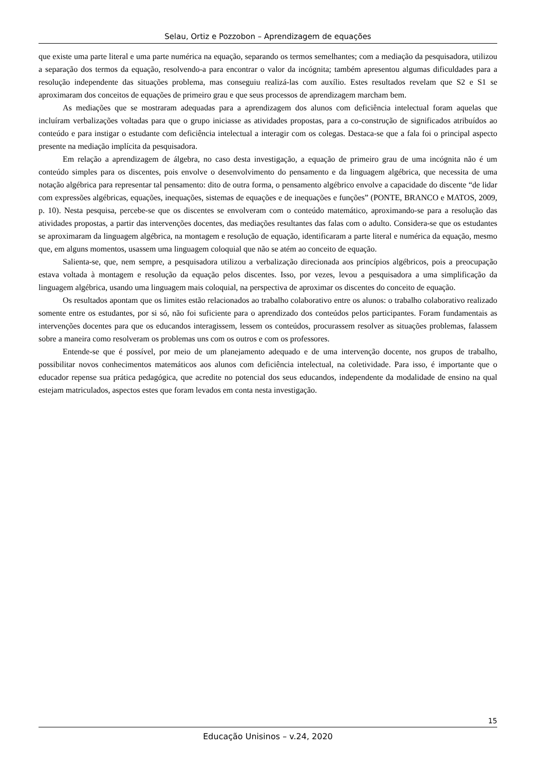Selau, Ortiz e Pozzobon – Aprendizagem de equações
que existe uma parte literal e uma parte numérica na equação, separando os termos semelhantes; com a mediação da pesquisadora, utilizou a separação dos termos da equação, resolvendo-a para encontrar o valor da incógnita; também apresentou algumas dificuldades para a resolução independente das situações problema, mas conseguiu realizá-las com auxílio. Estes resultados revelam que S2 e S1 se aproximaram dos conceitos de equações de primeiro grau e que seus processos de aprendizagem marcham bem.
As mediações que se mostraram adequadas para a aprendizagem dos alunos com deficiência intelectual foram aquelas que incluíram verbalizações voltadas para que o grupo iniciasse as atividades propostas, para a co-construção de significados atribuídos ao conteúdo e para instigar o estudante com deficiência intelectual a interagir com os colegas. Destaca-se que a fala foi o principal aspecto presente na mediação implícita da pesquisadora.
Em relação a aprendizagem de álgebra, no caso desta investigação, a equação de primeiro grau de uma incógnita não é um conteúdo simples para os discentes, pois envolve o desenvolvimento do pensamento e da linguagem algébrica, que necessita de uma notação algébrica para representar tal pensamento: dito de outra forma, o pensamento algébrico envolve a capacidade do discente “de lidar com expressões algébricas, equações, inequações, sistemas de equações e de inequações e funções” (PONTE, BRANCO e MATOS, 2009, p. 10). Nesta pesquisa, percebe-se que os discentes se envolveram com o conteúdo matemático, aproximando-se para a resolução das atividades propostas, a partir das intervenções docentes, das mediações resultantes das falas com o adulto. Considera-se que os estudantes se aproximaram da linguagem algébrica, na montagem e resolução de equação, identificaram a parte literal e numérica da equação, mesmo que, em alguns momentos, usassem uma linguagem coloquial que não se atém ao conceito de equação.
Salienta-se, que, nem sempre, a pesquisadora utilizou a verbalização direcionada aos princípios algébricos, pois a preocupação estava voltada à montagem e resolução da equação pelos discentes. Isso, por vezes, levou a pesquisadora a uma simplificação da linguagem algébrica, usando uma linguagem mais coloquial, na perspectiva de aproximar os discentes do conceito de equação.
Os resultados apontam que os limites estão relacionados ao trabalho colaborativo entre os alunos: o trabalho colaborativo realizado somente entre os estudantes, por si só, não foi suficiente para o aprendizado dos conteúdos pelos participantes. Foram fundamentais as intervenções docentes para que os educandos interagissem, lessem os conteúdos, procurassem resolver as situações problemas, falassem sobre a maneira como resolveram os problemas uns com os outros e com os professores.
Entende-se que é possível, por meio de um planejamento adequado e de uma intervenção docente, nos grupos de trabalho, possibilitar novos conhecimentos matemáticos aos alunos com deficiência intelectual, na coletividade. Para isso, é importante que o educador repense sua prática pedagógica, que acredite no potencial dos seus educandos, independente da modalidade de ensino na qual estejam matriculados, aspectos estes que foram levados em conta nesta investigação.
15
Educação Unisinos – v.24, 2020